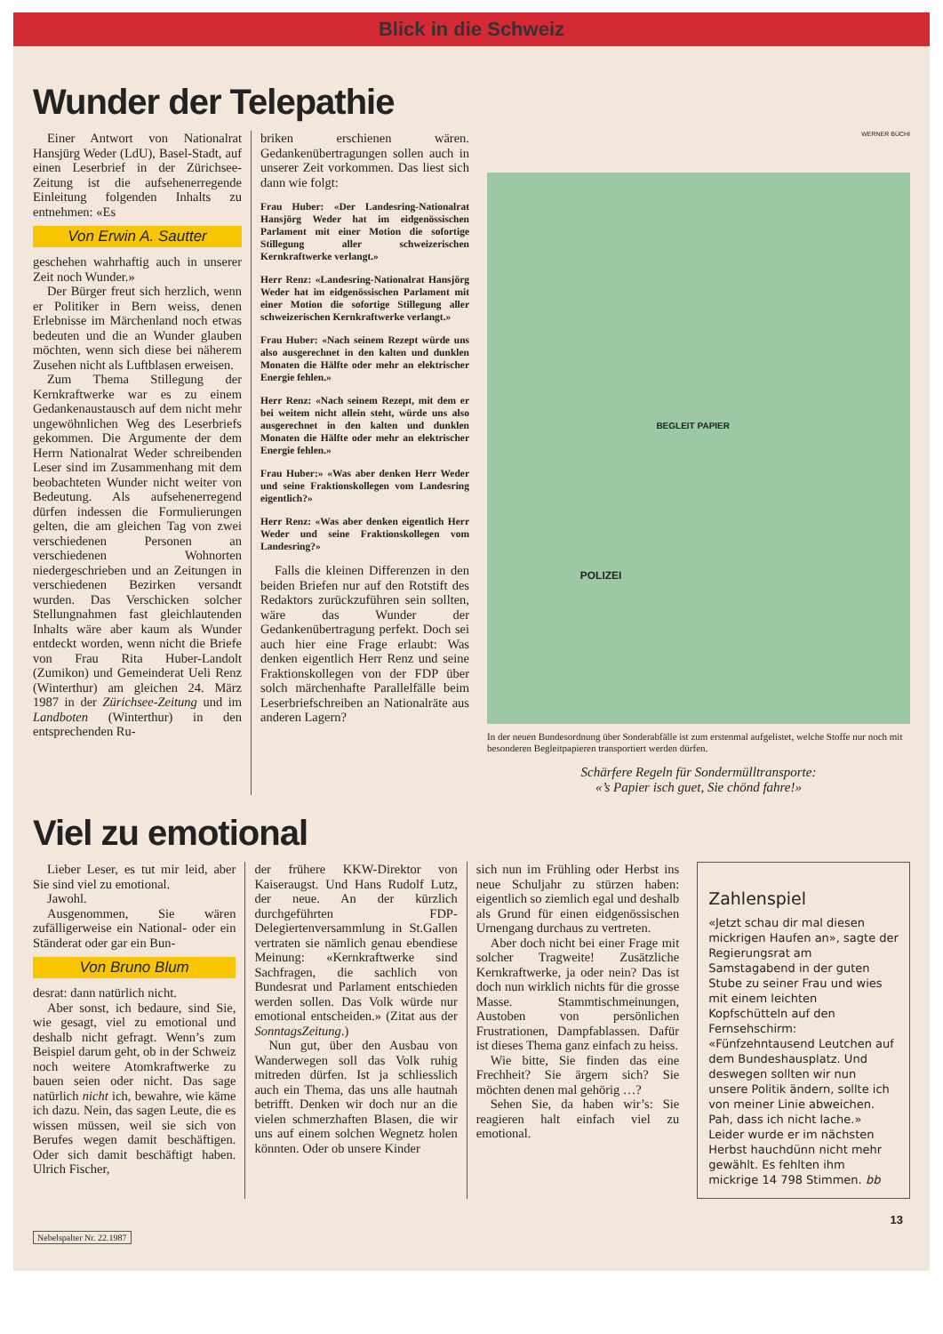Blick in die Schweiz
Wunder der Telepathie
Einer Antwort von Nationalrat Hansjürg Weder (LdU), Basel-Stadt, auf einen Leserbrief in der Zürichsee-Zeitung ist die aufsehenerregende Einleitung folgenden Inhalts zu entnehmen: «Es
Von Erwin A. Sautter
geschehen wahrhaftig auch in unserer Zeit noch Wunder.»
Der Bürger freut sich herzlich, wenn er Politiker in Bern weiss, denen Erlebnisse im Märchenland noch etwas bedeuten und die an Wunder glauben möchten, wenn sich diese bei näherem Zusehen nicht als Luftblasen erweisen.
Zum Thema Stillegung der Kernkraftwerke war es zu einem Gedankenaustausch auf dem nicht mehr ungewöhnlichen Weg des Leserbriefs gekommen. Die Argumente der dem Herrn Nationalrat Weder schreibenden Leser sind im Zusammenhang mit dem beobachteten Wunder nicht weiter von Bedeutung. Als aufsehenerregend dürfen indessen die Formulierungen gelten, die am gleichen Tag von zwei verschiedenen Personen an verschiedenen Wohnorten niedergeschrieben und an Zeitungen in verschiedenen Bezirken versandt wurden. Das Verschicken solcher Stellungnahmen fast gleichlautenden Inhalts wäre aber kaum als Wunder entdeckt worden, wenn nicht die Briefe von Frau Rita Huber-Landolt (Zumikon) und Gemeinderat Ueli Renz (Winterthur) am gleichen 24. März 1987 in der Zürichsee-Zeitung und im Landboten (Winterthur) in den entsprechenden Ru-
briken erschienen wären. Gedankenübertragungen sollen auch in unserer Zeit vorkommen. Das liest sich dann wie folgt:
Frau Huber: «Der Landesring-Nationalrat Hansjörg Weder hat im eidgenössischen Parlament mit einer Motion die sofortige Stillegung aller schweizerischen Kernkraftwerke verlangt.»
Herr Renz: «Landesring-Nationalrat Hansjörg Weder hat im eidgenössischen Parlament mit einer Motion die sofortige Stillegung aller schweizerischen Kernkraftwerke verlangt.»
Frau Huber: «Nach seinem Rezept würde uns also ausgerechnet in den kalten und dunklen Monaten die Hälfte oder mehr an elektrischer Energie fehlen.»
Herr Renz: «Nach seinem Rezept, mit dem er bei weitem nicht allein steht, würde uns also ausgerechnet in den kalten und dunklen Monaten die Hälfte oder mehr an elektrischer Energie fehlen.»
Frau Huber:» «Was aber denken Herr Weder und seine Fraktionskollegen vom Landesring eigentlich?»
Herr Renz: «Was aber denken eigentlich Herr Weder und seine Fraktionskollegen vom Landesring?»
Falls die kleinen Differenzen in den beiden Briefen nur auf den Rotstift des Redaktors zurückzuführen sein sollten, wäre das Wunder der Gedankenübertragung perfekt. Doch sei auch hier eine Frage erlaubt: Was denken eigentlich Herr Renz und seine Fraktionskollegen von der FDP über solch märchenhafte Parallelfälle beim Leserbriefschreiben an Nationalräte aus anderen Lagern?
WERNER BÜCHI
BEGLEIT PAPIER
POLIZEI
In der neuen Bundesordnung über Sonderabfälle ist zum erstenmal aufgelistet, welche Stoffe nur noch mit besonderen Begleitpapieren transportiert werden dürfen.
Schärfere Regeln für Sondermülltransporte:
«’s Papier isch guet, Sie chönd fahre!»
Viel zu emotional
Lieber Leser, es tut mir leid, aber Sie sind viel zu emotional.
Jawohl.
Ausgenommen, Sie wären zufälligerweise ein National- oder ein Ständerat oder gar ein Bun-
Von Bruno Blum
desrat: dann natürlich nicht.
Aber sonst, ich bedaure, sind Sie, wie gesagt, viel zu emotional und deshalb nicht gefragt. Wenn’s zum Beispiel darum geht, ob in der Schweiz noch weitere Atomkraftwerke zu bauen seien oder nicht. Das sage natürlich nicht ich, bewahre, wie käme ich dazu. Nein, das sagen Leute, die es wissen müssen, weil sie sich von Berufes wegen damit beschäftigen. Oder sich damit beschäftigt haben. Ulrich Fischer,
der frühere KKW-Direktor von Kaiseraugst. Und Hans Rudolf Lutz, der neue. An der kürzlich durchgeführten FDP-Delegiertenversammlung in St.Gallen vertraten sie nämlich genau ebendiese Meinung: «Kernkraftwerke sind Sachfragen, die sachlich von Bundesrat und Parlament entschieden werden sollen. Das Volk würde nur emotional entscheiden.» (Zitat aus der SonntagsZeitung.)
Nun gut, über den Ausbau von Wanderwegen soll das Volk ruhig mitreden dürfen. Ist ja schliesslich auch ein Thema, das uns alle hautnah betrifft. Denken wir doch nur an die vielen schmerzhaften Blasen, die wir uns auf einem solchen Wegnetz holen könnten. Oder ob unsere Kinder
sich nun im Frühling oder Herbst ins neue Schuljahr zu stürzen haben: eigentlich so ziemlich egal und deshalb als Grund für einen eidgenössischen Urnengang durchaus zu vertreten.
Aber doch nicht bei einer Frage mit solcher Tragweite! Zusätzliche Kernkraftwerke, ja oder nein? Das ist doch nun wirklich nichts für die grosse Masse. Stammtischmeinungen, Austoben von persönlichen Frustrationen, Dampfablassen. Dafür ist dieses Thema ganz einfach zu heiss.
Wie bitte, Sie finden das eine Frechheit? Sie ärgern sich? Sie möchten denen mal gehörig …?
Sehen Sie, da haben wir’s: Sie reagieren halt einfach viel zu emotional.
Zahlenspiel
«Jetzt schau dir mal diesen mickrigen Haufen an», sagte der Regierungsrat am Samstagabend in der guten Stube zu seiner Frau und wies mit einem leichten Kopfschütteln auf den Fernsehschirm: «Fünfzehntausend Leutchen auf dem Bundeshausplatz. Und deswegen sollten wir nun unsere Politik ändern, sollte ich von meiner Linie abweichen. Pah, dass ich nicht lache.» Leider wurde er im nächsten Herbst hauchdünn nicht mehr gewählt. Es fehlten ihm mickrige 14 798 Stimmen. bb
13
Nebelspalter Nr. 22.1987